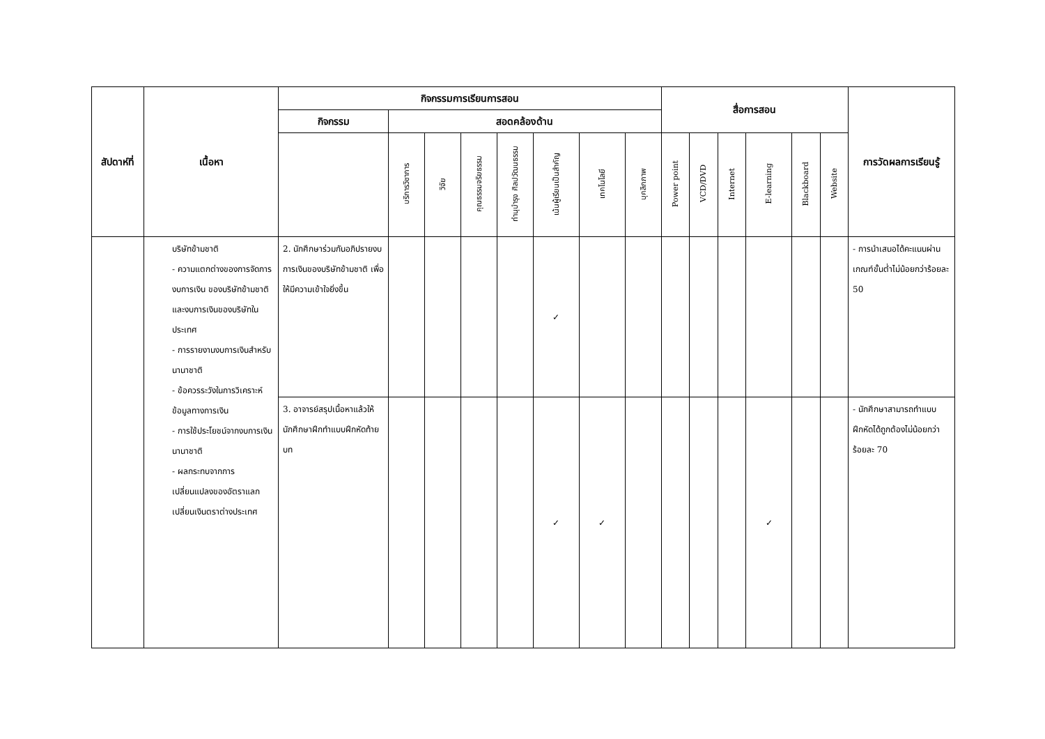| สัปดาห์ที่ | เนื้อหา | กิจกรรมการเรียนการสอน | | | | | | | | สื่อการสอน | | | | | | การวัดผลการเรียนรู้ |
| --- | --- | --- | --- | --- | --- | --- | --- | --- | --- | --- | --- | --- | --- | --- | --- | --- |
| | | กิจกรรม | สอดคล้องด้าน | | | | | | | | | | | | | |
| | | | บริการวิชาการ | วิจัย | คุณธรรมจริยธรรม | ทำนุบำรุง ศิลปวัฒนธรรม | เน้นผู้เรียนเป็นสำคัญ | เทคโนโลยี | บุคลิกภาพ | Power point | VCD/DVD | Internet | E-learning | Blackboard | Website | |
| | บริษัทข้ามชาติ - ความแตกต่างของการจัดการงบการเงิน ของบริษัทข้ามชาติและงบการเงินของบริษัทในประเทศ - การรายงานงบการเงินสำหรับนานาชาติ - ข้อควรระวังในการวิเคราะห์ข้อมูลทางการเงิน - การใช้ประโยชน์จากงบการเงินนานาชาติ - ผลกระทบจากการเปลี่ยนแปลงของอัตราแลกเปลี่ยนเงินตราต่างประเทศ | 2. นักศึกษาร่วมกันอภิปรายงบการเงินของบริษัทข้ามชาติ เพื่อให้มีความเข้าใจยิ่งขึ้น | | | | | ✓ | | | | | | | | | - การนำเสนอได้คะแนนผ่านเกณฑ์ขั้นต่ำไม่น้อยกว่าร้อยละ 50 |
| | | 3. อาจารย์สรุปเนื้อหาแล้วให้นักศึกษาฝึกทำแบบฝึกหัดท้ายบท | | | | | ✓ | ✓ | | | | | ✓ | | | - นักศึกษาสามารถทำแบบฝึกหัดได้ถูกต้องไม่น้อยกว่าร้อยละ 70 |